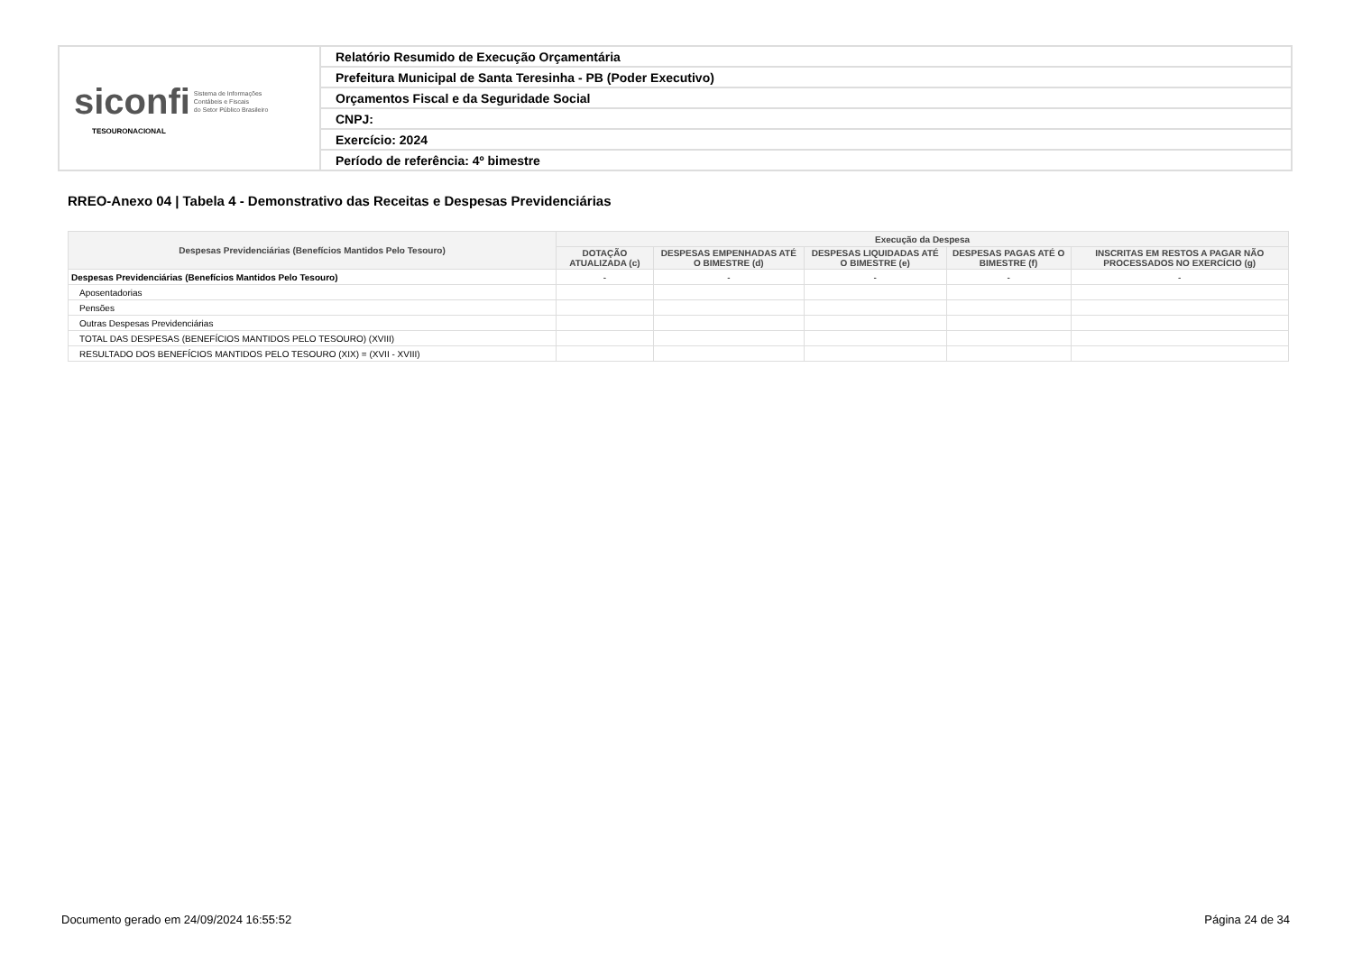| siconfi Sistema de Informações Contábeis e Fiscais do Setor Público Brasileiro TESOURONACIONAL | Relatório Resumido de Execução Orçamentária |
| | Prefeitura Municipal de Santa Teresinha - PB (Poder Executivo) |
| | Orçamentos Fiscal e da Seguridade Social |
| | CNPJ: |
| | Exercício: 2024 |
| | Período de referência: 4º bimestre |
RREO-Anexo 04 | Tabela 4 - Demonstrativo das Receitas e Despesas Previdenciárias
| Despesas Previdenciárias (Benefícios Mantidos Pelo Tesouro) | Execução da Despesa | | | | |
| --- | --- | --- | --- | --- | --- |
| | DOTAÇÃO ATUALIZADA (c) | DESPESAS EMPENHADAS ATÉ O BIMESTRE (d) | DESPESAS LIQUIDADAS ATÉ O BIMESTRE (e) | DESPESAS PAGAS ATÉ O BIMESTRE (f) | INSCRITAS EM RESTOS A PAGAR NÃO PROCESSADOS NO EXERCÍCIO (g) |
| Despesas Previdenciárias (Benefícios Mantidos Pelo Tesouro) | - | - | - | - | - |
| Aposentadorias | | | | | |
| Pensões | | | | | |
| Outras Despesas Previdenciárias | | | | | |
| TOTAL DAS DESPESAS (BENEFÍCIOS MANTIDOS PELO TESOURO) (XVIII) | | | | | |
| RESULTADO DOS BENEFÍCIOS MANTIDOS PELO TESOURO (XIX) = (XVII - XVIII) | | | | | |
Documento gerado em 24/09/2024 16:55:52
Página 24 de 34